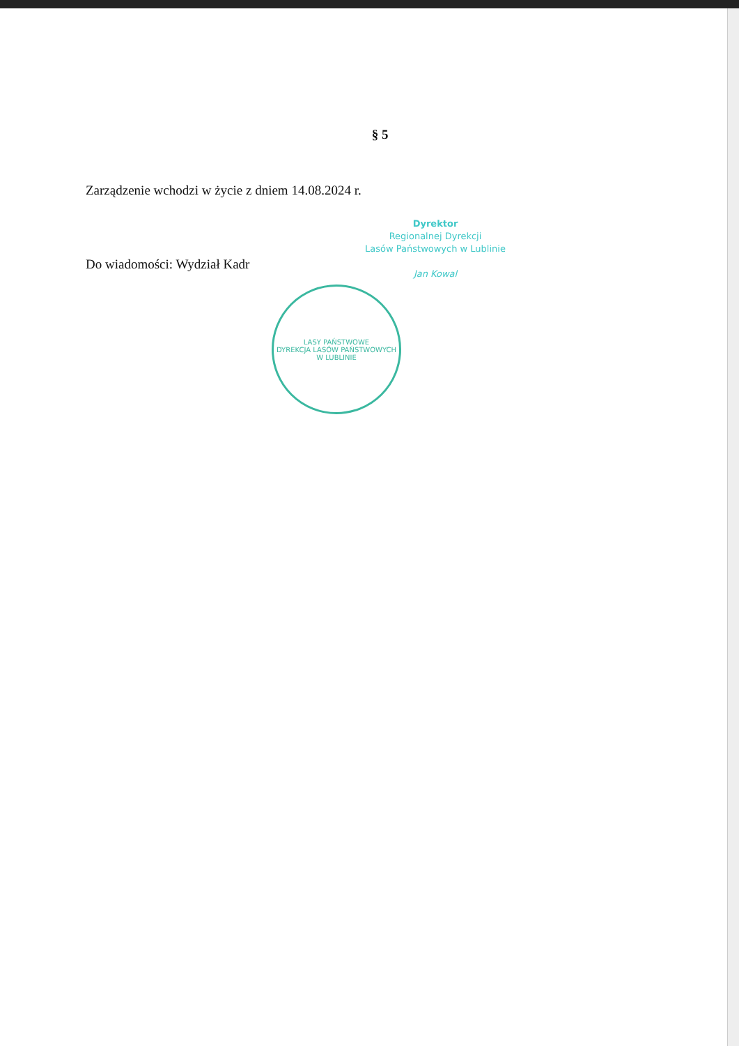§ 5
Zarządzenie wchodzi w życie z dniem 14.08.2024 r.
Dyrektor
Regionalnej Dyrekcji
Lasów Państwowych w Lublinie
Jan Kowal
Do wiadomości: Wydział Kadr
LASY PAŃSTWOWE
DYREKCJA LASÓW PAŃSTWOWYCH
W LUBLINIE